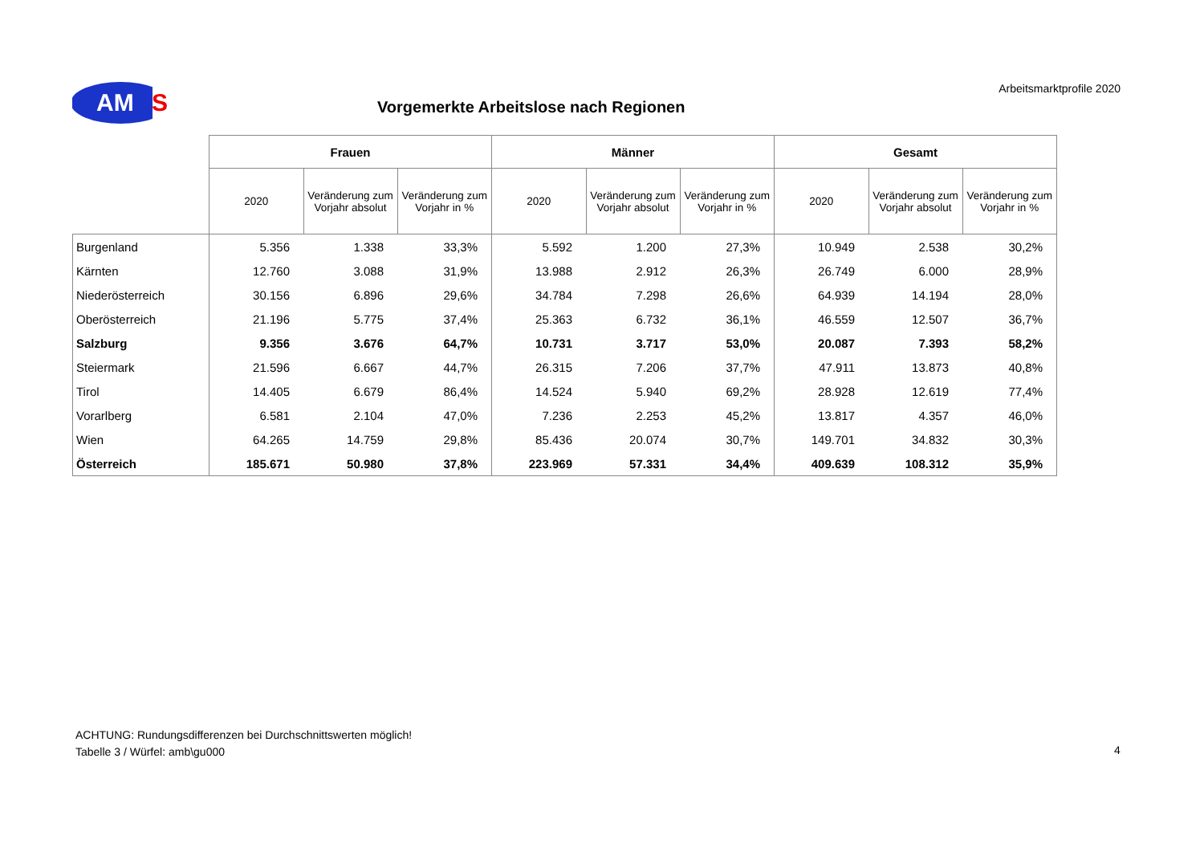AM
S
Vorgemerkte Arbeitslose nach Regionen
Arbeitsmarktprofile 2020
| | Frauen | | | Männer | | | Gesamt | | |
| --- | --- | --- | --- | --- | --- | --- | --- | --- | --- |
| | 2020 | Veränderung zum Vorjahr absolut | Veränderung zum Vorjahr in % | 2020 | Veränderung zum Vorjahr absolut | Veränderung zum Vorjahr in % | 2020 | Veränderung zum Vorjahr absolut | Veränderung zum Vorjahr in % |
| Burgenland | 5.356 | 1.338 | 33,3% | 5.592 | 1.200 | 27,3% | 10.949 | 2.538 | 30,2% |
| Kärnten | 12.760 | 3.088 | 31,9% | 13.988 | 2.912 | 26,3% | 26.749 | 6.000 | 28,9% |
| Niederösterreich | 30.156 | 6.896 | 29,6% | 34.784 | 7.298 | 26,6% | 64.939 | 14.194 | 28,0% |
| Oberösterreich | 21.196 | 5.775 | 37,4% | 25.363 | 6.732 | 36,1% | 46.559 | 12.507 | 36,7% |
| Salzburg | 9.356 | 3.676 | 64,7% | 10.731 | 3.717 | 53,0% | 20.087 | 7.393 | 58,2% |
| Steiermark | 21.596 | 6.667 | 44,7% | 26.315 | 7.206 | 37,7% | 47.911 | 13.873 | 40,8% |
| Tirol | 14.405 | 6.679 | 86,4% | 14.524 | 5.940 | 69,2% | 28.928 | 12.619 | 77,4% |
| Vorarlberg | 6.581 | 2.104 | 47,0% | 7.236 | 2.253 | 45,2% | 13.817 | 4.357 | 46,0% |
| Wien | 64.265 | 14.759 | 29,8% | 85.436 | 20.074 | 30,7% | 149.701 | 34.832 | 30,3% |
| Österreich | 185.671 | 50.980 | 37,8% | 223.969 | 57.331 | 34,4% | 409.639 | 108.312 | 35,9% |
ACHTUNG: Rundungsdifferenzen bei Durchschnittswerten möglich!
Tabelle 3 / Würfel: amb\gu000
4